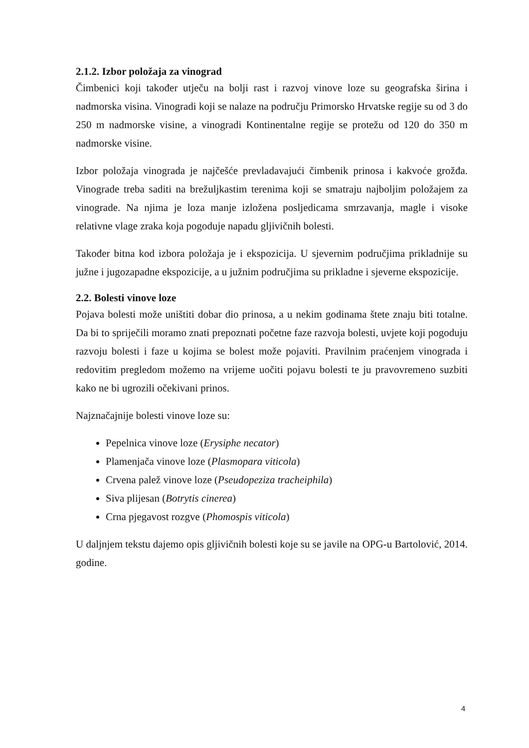2.1.2. Izbor položaja za vinograd
Čimbenici koji također utječu na bolji rast i razvoj vinove loze su geografska širina i nadmorska visina. Vinogradi koji se nalaze na području Primorsko Hrvatske regije su od 3 do 250 m nadmorske visine, a vinogradi Kontinentalne regije se protežu od 120 do 350 m nadmorske visine.
Izbor položaja vinograda je najčešće prevladavajući čimbenik prinosa i kakvoće grožđa. Vinograde treba saditi na brežuljkastim terenima koji se smatraju najboljim položajem za vinograde. Na njima je loza manje izložena posljedicama smrzavanja, magle i visoke relativne vlage zraka koja pogoduje napadu gljivičnih bolesti.
Također bitna kod izbora položaja je i ekspozicija. U sjevernim područjima prikladnije su južne i jugozapadne ekspozicije, a u južnim područjima su prikladne i sjeverne ekspozicije.
2.2. Bolesti vinove loze
Pojava bolesti može uništiti dobar dio prinosa, a u nekim godinama štete znaju biti totalne. Da bi to spriječili moramo znati prepoznati početne faze razvoja bolesti, uvjete koji pogoduju razvoju bolesti i faze u kojima se bolest može pojaviti. Pravilnim praćenjem vinograda i redovitim pregledom možemo na vrijeme uočiti pojavu bolesti te ju pravovremeno suzbiti kako ne bi ugrozili očekivani prinos.
Najznačajnije bolesti vinove loze su:
Pepelnica vinove loze (Erysiphe necator)
Plamenjača vinove loze (Plasmopara viticola)
Crvena palež vinove loze (Pseudopeziza tracheiphila)
Siva plijesan (Botrytis cinerea)
Crna pjegavost rozgve (Phomospis viticola)
U daljnjem tekstu dajemo opis gljivičnih bolesti koje su se javile na OPG-u Bartolović, 2014. godine.
4